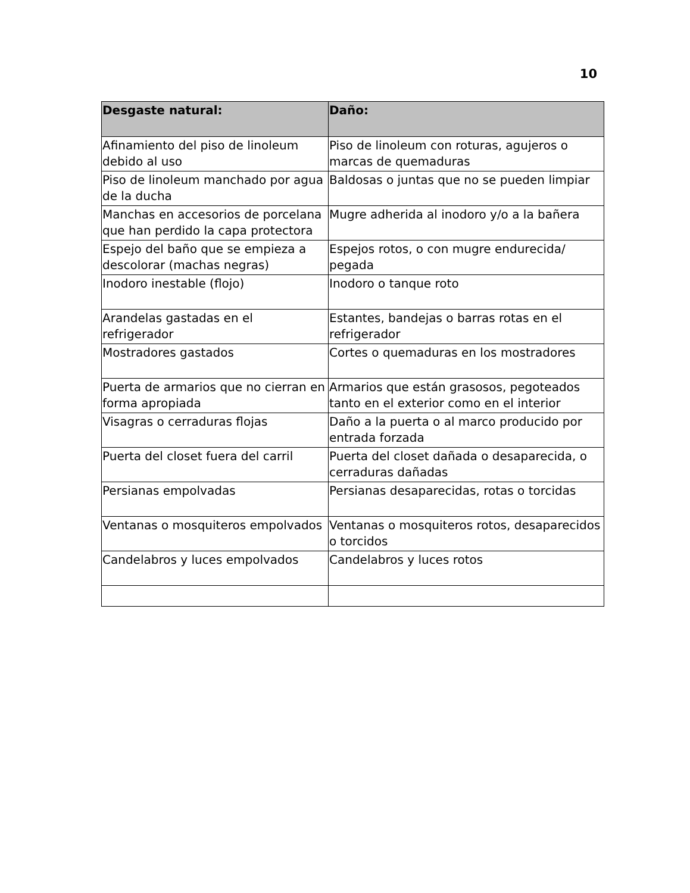10
| Desgaste natural: | Daño: |
| --- | --- |
| Afinamiento del piso de linoleum debido al uso | Piso de linoleum con roturas, agujeros o marcas de quemaduras |
| Piso de linoleum manchado por agua de la ducha | Baldosas o juntas que no se pueden limpiar |
| Manchas en accesorios de porcelana que han perdido la capa protectora | Mugre adherida al inodoro y/o a la bañera |
| Espejo del baño que se empieza a descolorar (machas negras) | Espejos rotos, o con mugre endurecida/ pegada |
| Inodoro inestable (flojo) | Inodoro o tanque roto |
| Arandelas gastadas en el refrigerador | Estantes, bandejas o barras rotas en el refrigerador |
| Mostradores gastados | Cortes o quemaduras en los mostradores |
| Puerta de armarios que no cierran en forma apropiada | Armarios que están grasosos, pegoteados tanto en el exterior como en el interior |
| Visagras o cerraduras flojas | Daño a la puerta o al marco producido por entrada forzada |
| Puerta del closet fuera del carril | Puerta del closet dañada o desaparecida, o cerraduras dañadas |
| Persianas empolvadas | Persianas desaparecidas, rotas o torcidas |
| Ventanas o mosquiteros empolvados | Ventanas o mosquiteros rotos, desaparecidos o torcidos |
| Candelabros y luces empolvados | Candelabros y luces rotos |